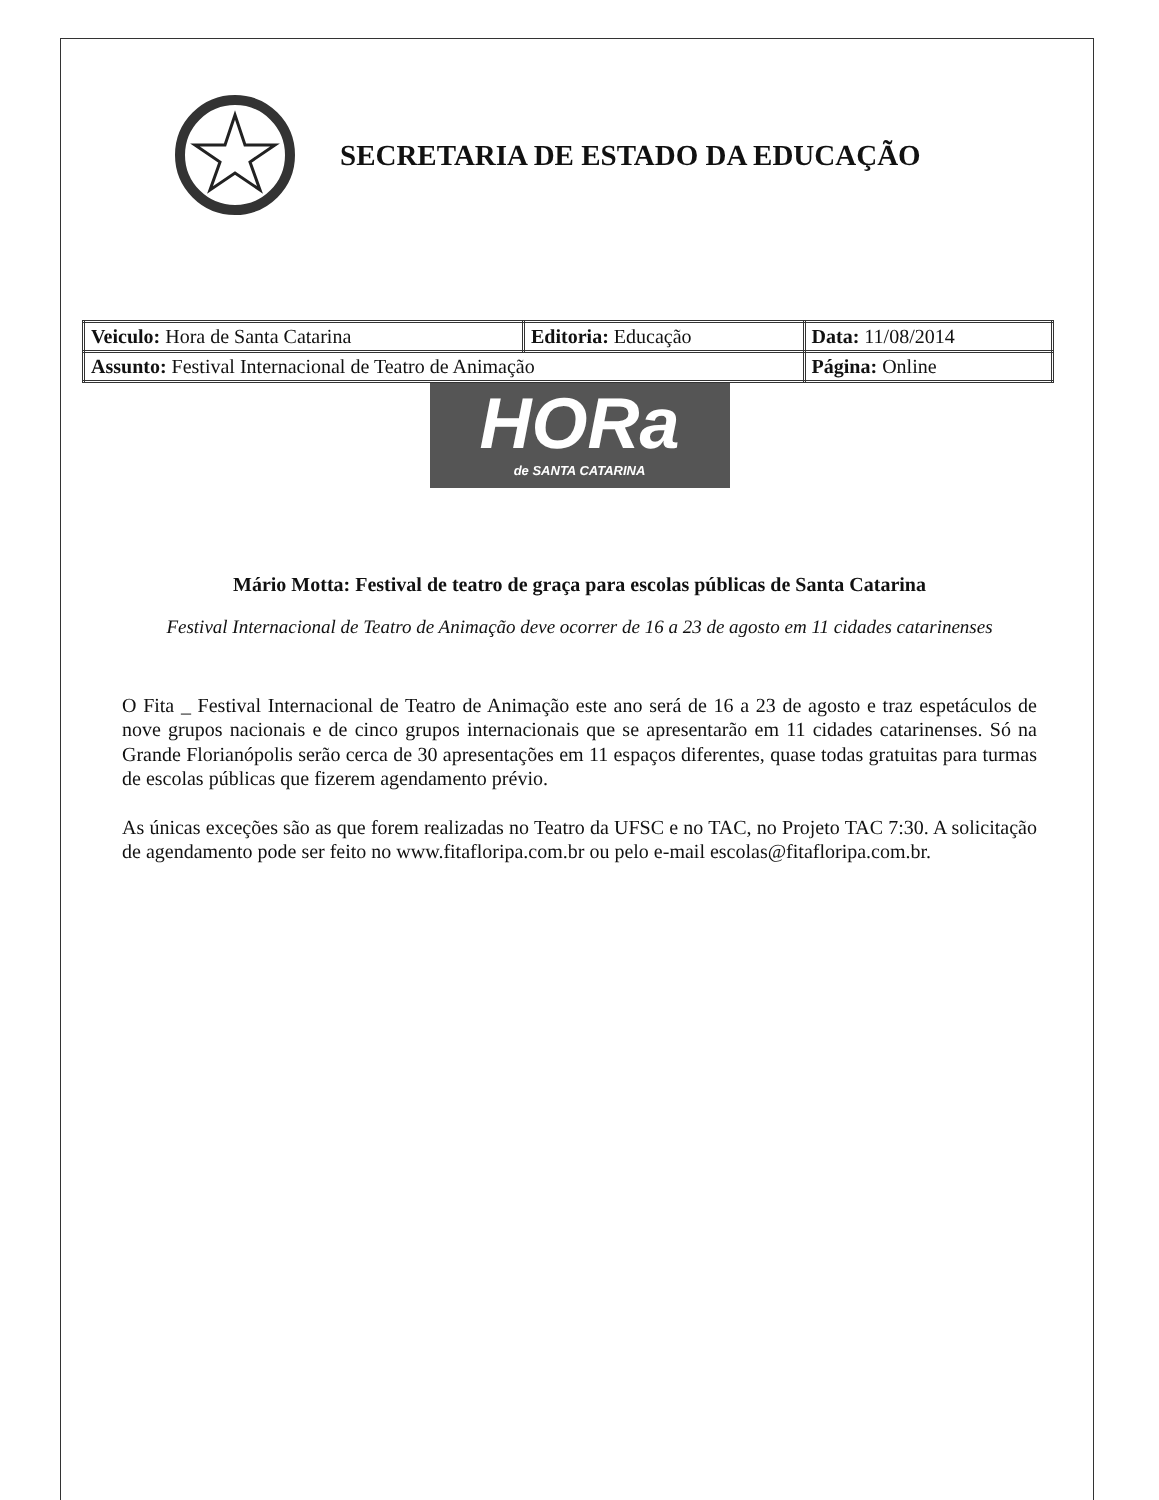SECRETARIA DE ESTADO DA EDUCAÇÃO
| Veiculo: Hora de Santa Catarina | Editoria: Educação | Data: 11/08/2014 |
| Assunto: Festival Internacional de Teatro de Animação | | Página: Online |
HORa
de SANTA CATARINA
Mário Motta: Festival de teatro de graça para escolas públicas de Santa Catarina
Festival Internacional de Teatro de Animação deve ocorrer de 16 a 23 de agosto em 11 cidades catarinenses
O Fita _ Festival Internacional de Teatro de Animação este ano será de 16 a 23 de agosto e traz espetáculos de nove grupos nacionais e de cinco grupos internacionais que se apresentarão em 11 cidades catarinenses. Só na Grande Florianópolis serão cerca de 30 apresentações em 11 espaços diferentes, quase todas gratuitas para turmas de escolas públicas que fizerem agendamento prévio.
As únicas exceções são as que forem realizadas no Teatro da UFSC e no TAC, no Projeto TAC 7:30. A solicitação de agendamento pode ser feito no www.fitafloripa.com.br ou pelo e-mail escolas@fitafloripa.com.br.